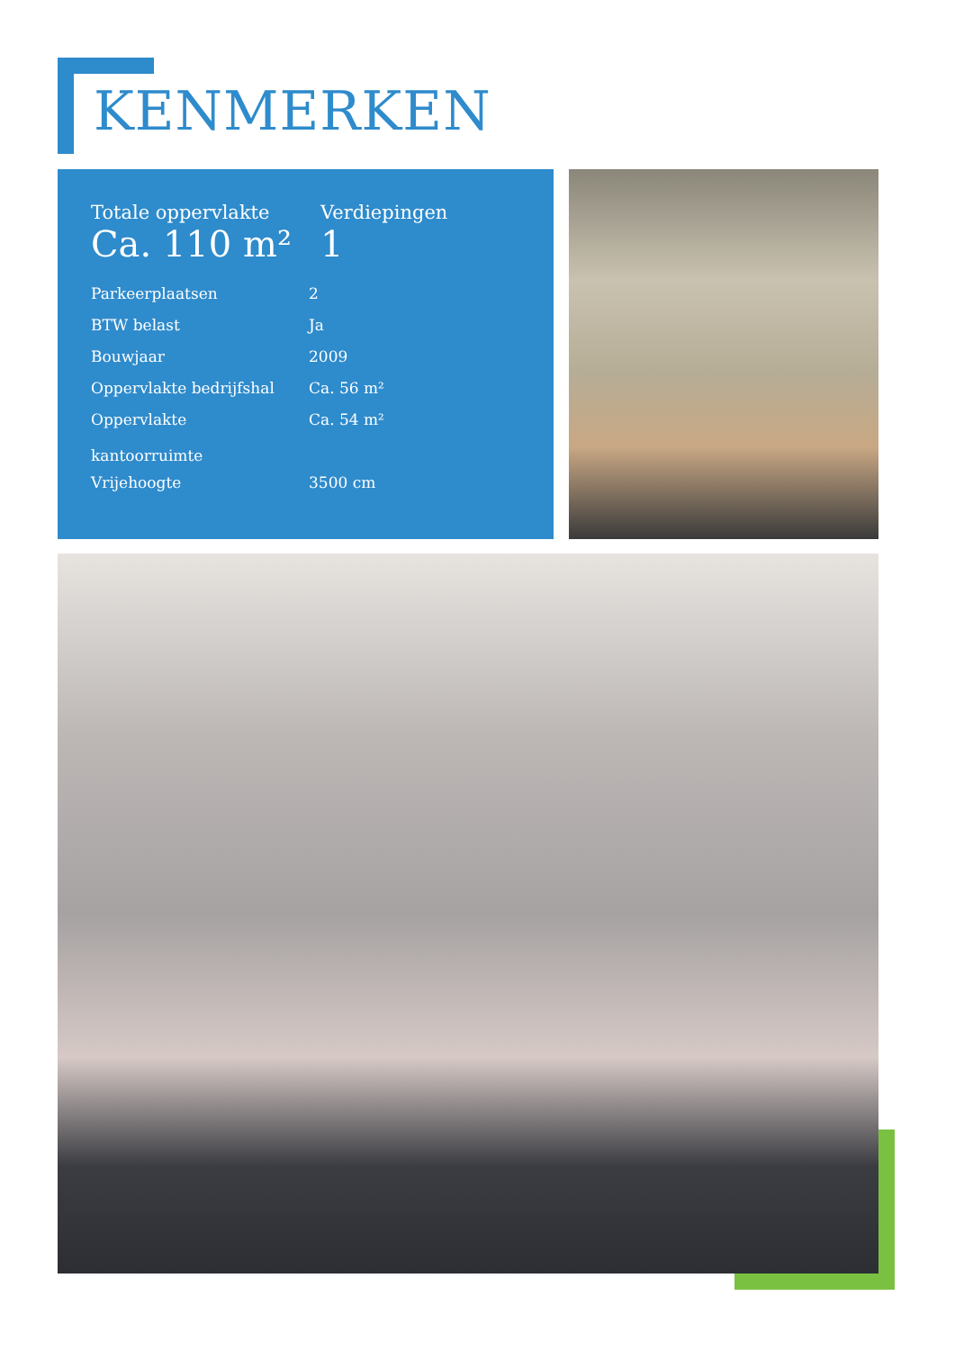KENMERKEN
| Totale oppervlakte | Verdiepingen |
| Ca. 110 m² | 1 |
| Parkeerplaatsen | 2 |
| BTW belast | Ja |
| Bouwjaar | 2009 |
| Oppervlakte bedrijfshal | Ca. 56 m² |
| Oppervlakte kantoorruimte | Ca. 54 m² |
| Vrijehoogte | 3500 cm |